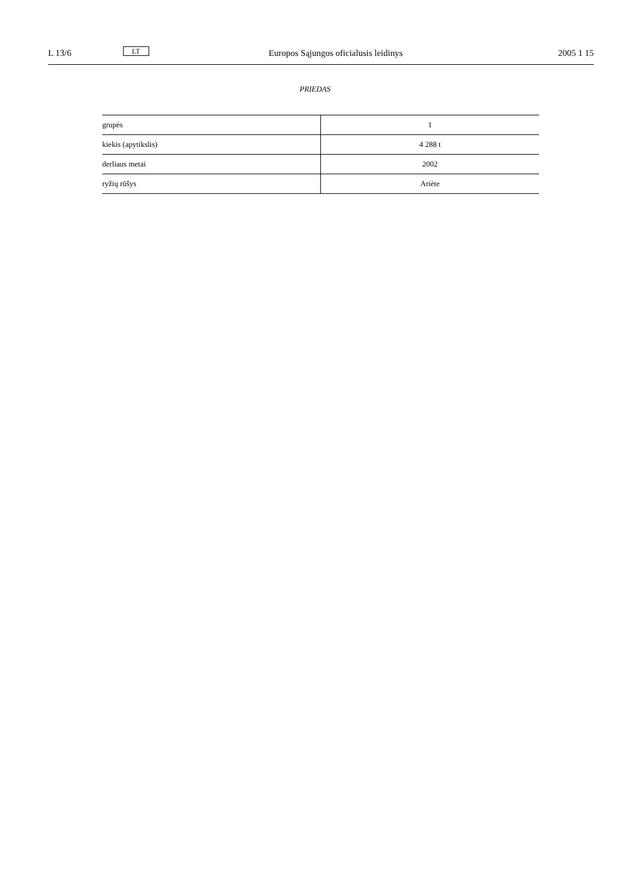L 13/6 LT Europos Sąjungos oficialusis leidinys 2005 1 15
PRIEDAS
| grupės | 1 |
| kiekis (apytikslis) | 4 288 t |
| derliaus metai | 2002 |
| ryžių rūšys | Ariète |